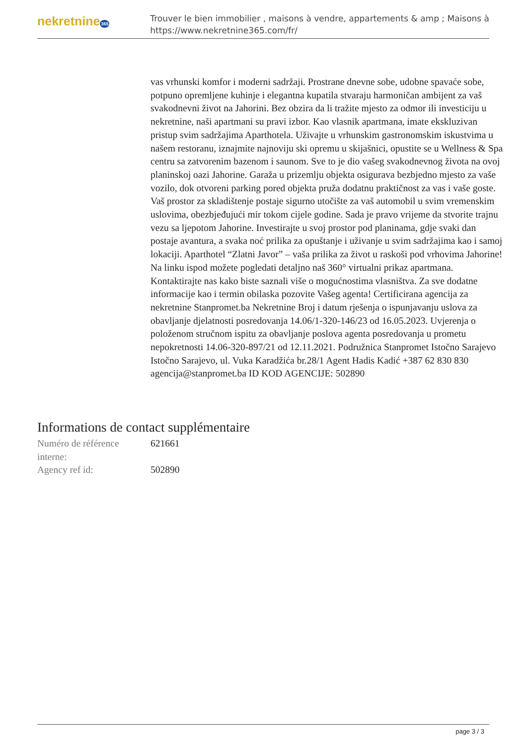nekretnine365
Trouver le bien immobilier , maisons à vendre, appartements & amp ; Maisons à
https://www.nekretnine365.com/fr/
vas vrhunski komfor i moderni sadržaji. Prostrane dnevne sobe, udobne spavaće sobe, potpuno opremljene kuhinje i elegantna kupatila stvaraju harmoničan ambijent za vaš svakodnevni život na Jahorini. Bez obzira da li tražite mjesto za odmor ili investiciju u nekretnine, naši apartmani su pravi izbor. Kao vlasnik apartmana, imate ekskluzivan pristup svim sadržajima Aparthotela. Uživajte u vrhunskim gastronomskim iskustvima u našem restoranu, iznajmite najnoviju ski opremu u skijašnici, opustite se u Wellness & Spa centru sa zatvorenim bazenom i saunom. Sve to je dio vašeg svakodnevnog života na ovoj planinskoj oazi Jahorine. Garaža u prizemlju objekta osigurava bezbjedno mjesto za vaše vozilo, dok otvoreni parking pored objekta pruža dodatnu praktičnost za vas i vaše goste. Vaš prostor za skladištenje postaje sigurno utočište za vaš automobil u svim vremenskim uslovima, obezbjeđujući mir tokom cijele godine. Sada je pravo vrijeme da stvorite trajnu vezu sa ljepotom Jahorine. Investirajte u svoj prostor pod planinama, gdje svaki dan postaje avantura, a svaka noć prilika za opuštanje i uživanje u svim sadržajima kao i samoj lokaciji. Aparthotel “Zlatni Javor” – vaša prilika za život u raskoši pod vrhovima Jahorine! Na linku ispod možete pogledati detaljno naš 360° virtualni prikaz apartmana. Kontaktirajte nas kako biste saznali više o mogućnostima vlasništva. Za sve dodatne informacije kao i termin obilaska pozovite Vašeg agenta! Certificirana agencija za nekretnine Stanpromet.ba Nekretnine Broj i datum rješenja o ispunjavanju uslova za obavljanje djelatnosti posredovanja 14.06/1-320-146/23 od 16.05.2023. Uvjerenja o položenom stručnom ispitu za obavljanje poslova agenta posredovanja u prometu nepokretnosti 14.06-320-897/21 od 12.11.2021. Podružnica Stanpromet Istočno Sarajevo Istočno Sarajevo, ul. Vuka Karadžića br.28/1 Agent Hadis Kadić +387 62 830 830 agencija@stanpromet.ba ID KOD AGENCIJE: 502890
Informations de contact supplémentaire
| Numéro de référence interne: | 621661 |
| Agency ref id: | 502890 |
page 3 / 3